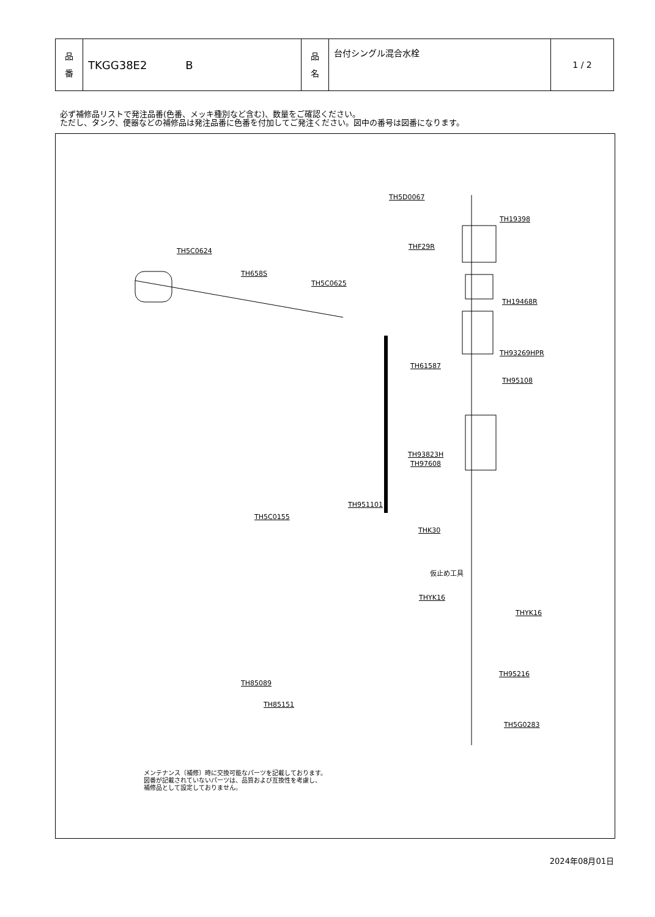| 品 番 | TKGG38E2 B | 品 名 | 台付シングル混合水栓 | 1 / 2 |
必ず補修品リストで発注品番(色番、メッキ種別など含む)、数量をご確認ください。
ただし、タンク、便器などの補修品は発注品番に色番を付加してご発注ください。図中の番号は図番になります。
TH5D0067
TH19398
THF29R
TH5C0624
TH658S
TH5C0625
TH19468R
TH93269HPR
TH61587
TH95108
TH93823H
TH97608
TH951101
TH5C0155
THK30
仮止め工具
THYK16
THYK16
TH95216
TH85089
TH85151
TH5G0283
メンテナンス〔補修〕時に交換可能なパーツを記載しております。
図番が記載されていないパーツは、品質および互換性を考慮し、
補修品として設定しておりません。
2024年08月01日